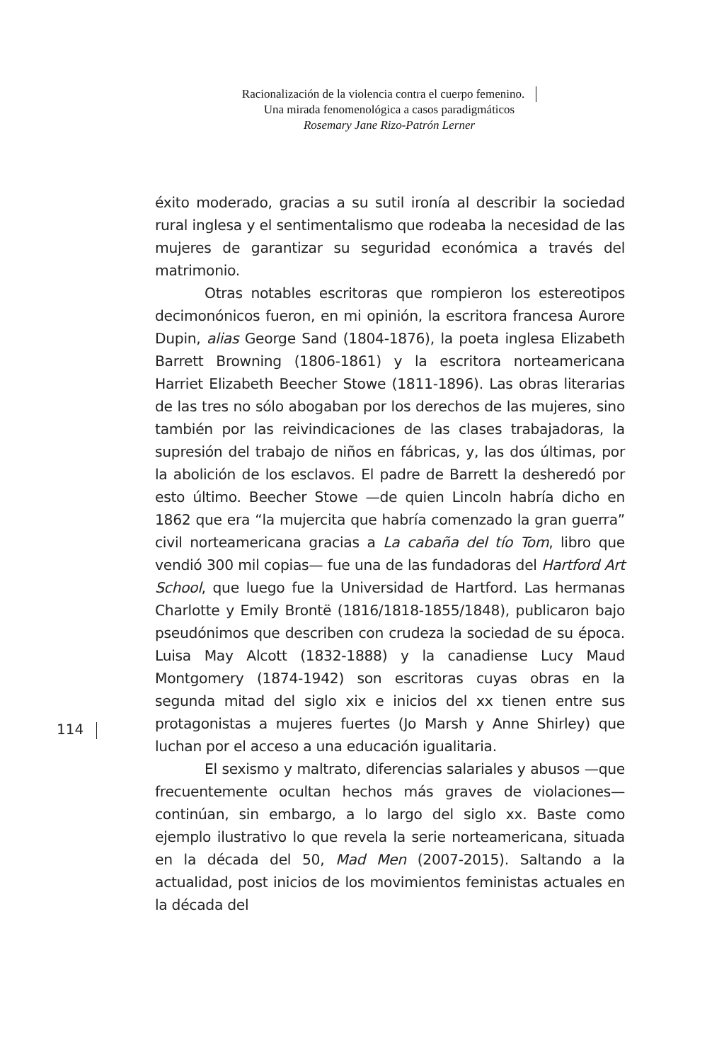Racionalización de la violencia contra el cuerpo femenino.
Una mirada fenomenológica a casos paradigmáticos
Rosemary Jane Rizo-Patrón Lerner
éxito moderado, gracias a su sutil ironía al describir la sociedad rural inglesa y el sentimentalismo que rodeaba la necesidad de las mujeres de garantizar su seguridad económica a través del matrimonio.
Otras notables escritoras que rompieron los estereotipos decimonónicos fueron, en mi opinión, la escritora francesa Aurore Dupin, alias George Sand (1804-1876), la poeta inglesa Elizabeth Barrett Browning (1806-1861) y la escritora norteamericana Harriet Elizabeth Beecher Stowe (1811-1896). Las obras literarias de las tres no sólo abogaban por los derechos de las mujeres, sino también por las reivindicaciones de las clases trabajadoras, la supresión del trabajo de niños en fábricas, y, las dos últimas, por la abolición de los esclavos. El padre de Barrett la desheredó por esto último. Beecher Stowe —de quien Lincoln habría dicho en 1862 que era “la mujercita que habría comenzado la gran guerra” civil norteamericana gracias a La cabaña del tío Tom, libro que vendió 300 mil copias— fue una de las fundadoras del Hartford Art School, que luego fue la Universidad de Hartford. Las hermanas Charlotte y Emily Brontë (1816/1818-1855/1848), publicaron bajo pseudónimos que describen con crudeza la sociedad de su época. Luisa May Alcott (1832-1888) y la canadiense Lucy Maud Montgomery (1874-1942) son escritoras cuyas obras en la segunda mitad del siglo xix e inicios del xx tienen entre sus protagonistas a mujeres fuertes (Jo Marsh y Anne Shirley) que luchan por el acceso a una educación igualitaria.
El sexismo y maltrato, diferencias salariales y abusos —que frecuentemente ocultan hechos más graves de violaciones— continúan, sin embargo, a lo largo del siglo xx. Baste como ejemplo ilustrativo lo que revela la serie norteamericana, situada en la década del 50, Mad Men (2007-2015). Saltando a la actualidad, post inicios de los movimientos feministas actuales en la década del
114